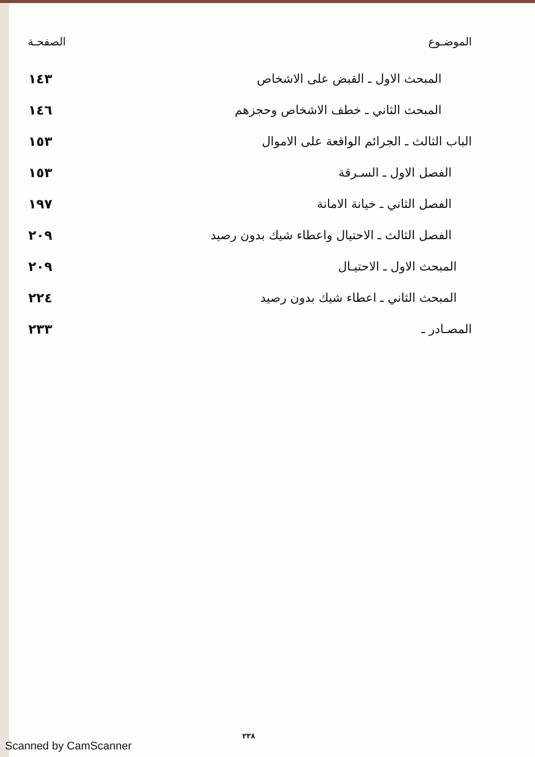| الموضـوع | الصفحـة |
| --- | --- |
| المبحث الاول ـ القبض على الاشخاص | ١٤٣ |
| المبحث الثاني ـ خطف الاشخاص وحجزهم | ١٤٦ |
| الباب الثالث ـ الجرائم الواقعة على الاموال | ١٥٣ |
| الفصل الاول ـ السـرقة | ١٥٣ |
| الفصل الثاني ـ خيانة الامانة | ١٩٧ |
| الفصل الثالث ـ الاحتيال واعطاء شيك بدون رصيد | ٢٠٩ |
| المبحث الاول ـ الاحتيـال | ٢٠٩ |
| المبحث الثاني ـ اعطاء شيك بدون رصيد | ٢٢٤ |
| المصـادر ـ | ٢٣٣ |
٢٣٨
Scanned by CamScanner